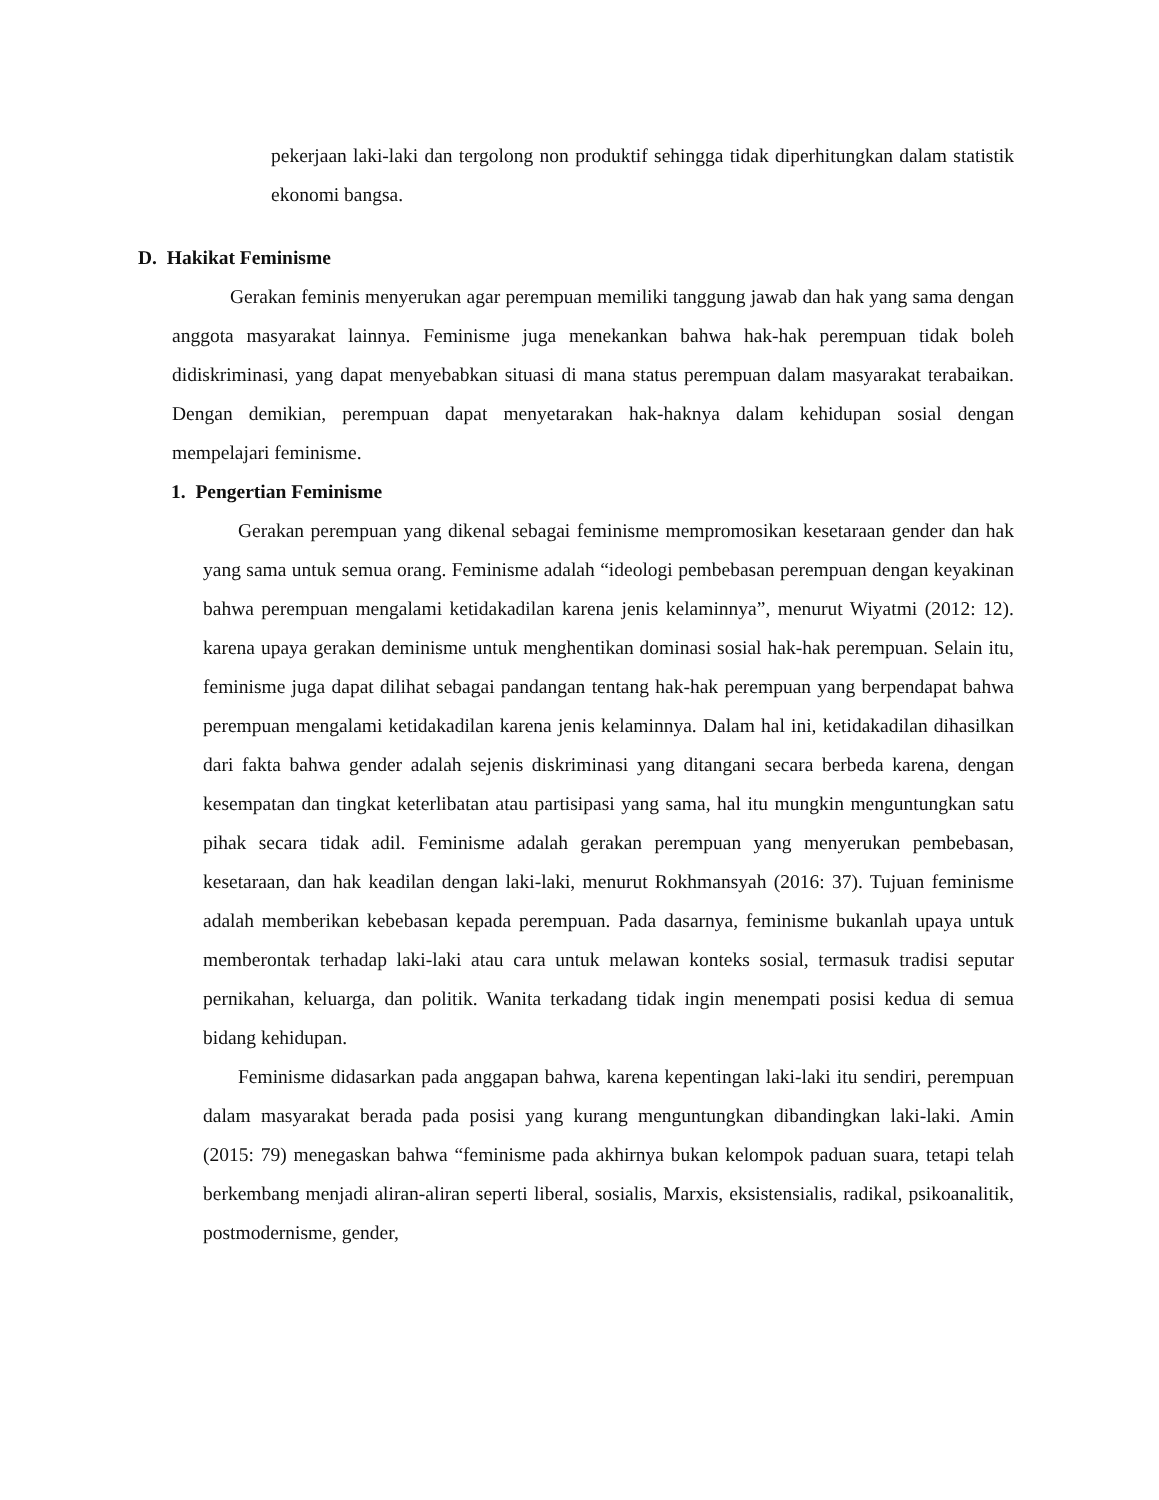pekerjaan laki-laki dan tergolong non produktif sehingga tidak diperhitungkan dalam statistik ekonomi bangsa.
D. Hakikat Feminisme
Gerakan feminis menyerukan agar perempuan memiliki tanggung jawab dan hak yang sama dengan anggota masyarakat lainnya. Feminisme juga menekankan bahwa hak-hak perempuan tidak boleh didiskriminasi, yang dapat menyebabkan situasi di mana status perempuan dalam masyarakat terabaikan. Dengan demikian, perempuan dapat menyetarakan hak-haknya dalam kehidupan sosial dengan mempelajari feminisme.
1. Pengertian Feminisme
Gerakan perempuan yang dikenal sebagai feminisme mempromosikan kesetaraan gender dan hak yang sama untuk semua orang. Feminisme adalah “ideologi pembebasan perempuan dengan keyakinan bahwa perempuan mengalami ketidakadilan karena jenis kelaminnya”, menurut Wiyatmi (2012: 12). karena upaya gerakan deminisme untuk menghentikan dominasi sosial hak-hak perempuan. Selain itu, feminisme juga dapat dilihat sebagai pandangan tentang hak-hak perempuan yang berpendapat bahwa perempuan mengalami ketidakadilan karena jenis kelaminnya. Dalam hal ini, ketidakadilan dihasilkan dari fakta bahwa gender adalah sejenis diskriminasi yang ditangani secara berbeda karena, dengan kesempatan dan tingkat keterlibatan atau partisipasi yang sama, hal itu mungkin menguntungkan satu pihak secara tidak adil. Feminisme adalah gerakan perempuan yang menyerukan pembebasan, kesetaraan, dan hak keadilan dengan laki-laki, menurut Rokhmansyah (2016: 37). Tujuan feminisme adalah memberikan kebebasan kepada perempuan. Pada dasarnya, feminisme bukanlah upaya untuk memberontak terhadap laki-laki atau cara untuk melawan konteks sosial, termasuk tradisi seputar pernikahan, keluarga, dan politik. Wanita terkadang tidak ingin menempati posisi kedua di semua bidang kehidupan.
Feminisme didasarkan pada anggapan bahwa, karena kepentingan laki-laki itu sendiri, perempuan dalam masyarakat berada pada posisi yang kurang menguntungkan dibandingkan laki-laki. Amin (2015: 79) menegaskan bahwa “feminisme pada akhirnya bukan kelompok paduan suara, tetapi telah berkembang menjadi aliran-aliran seperti liberal, sosialis, Marxis, eksistensialis, radikal, psikoanalitik, postmodernisme, gender,